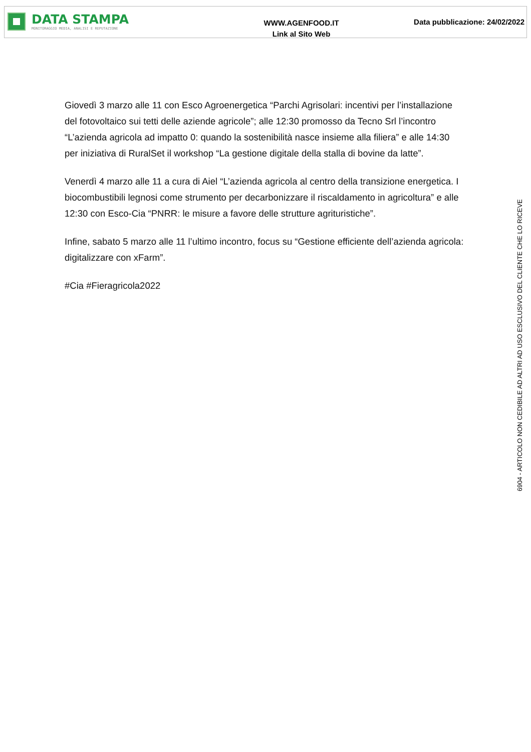DATA STAMPA
MONITORAGGIO MEDIA, ANALISI E REPUTAZIONE
WWW.AGENFOOD.IT
Link al Sito Web
Data pubblicazione: 24/02/2022
Giovedì 3 marzo alle 11 con Esco Agroenergetica “Parchi Agrisolari: incentivi per l’installazione del fotovoltaico sui tetti delle aziende agricole”; alle 12:30 promosso da Tecno Srl l’incontro “L’azienda agricola ad impatto 0: quando la sostenibilità nasce insieme alla filiera” e alle 14:30 per iniziativa di RuralSet il workshop “La gestione digitale della stalla di bovine da latte”.
Venerdì 4 marzo alle 11 a cura di Aiel “L’azienda agricola al centro della transizione energetica. I biocombustibili legnosi come strumento per decarbonizzare il riscaldamento in agricoltura” e alle 12:30 con Esco-Cia “PNRR: le misure a favore delle strutture agrituristiche”.
Infine, sabato 5 marzo alle 11 l’ultimo incontro, focus su “Gestione efficiente dell’azienda agricola: digitalizzare con xFarm”.
#Cia #Fieragricola2022
6904 - ARTICOLO NON CEDIBILE AD ALTRI AD USO ESCLUSIVO DEL CLIENTE CHE LO RICEVE